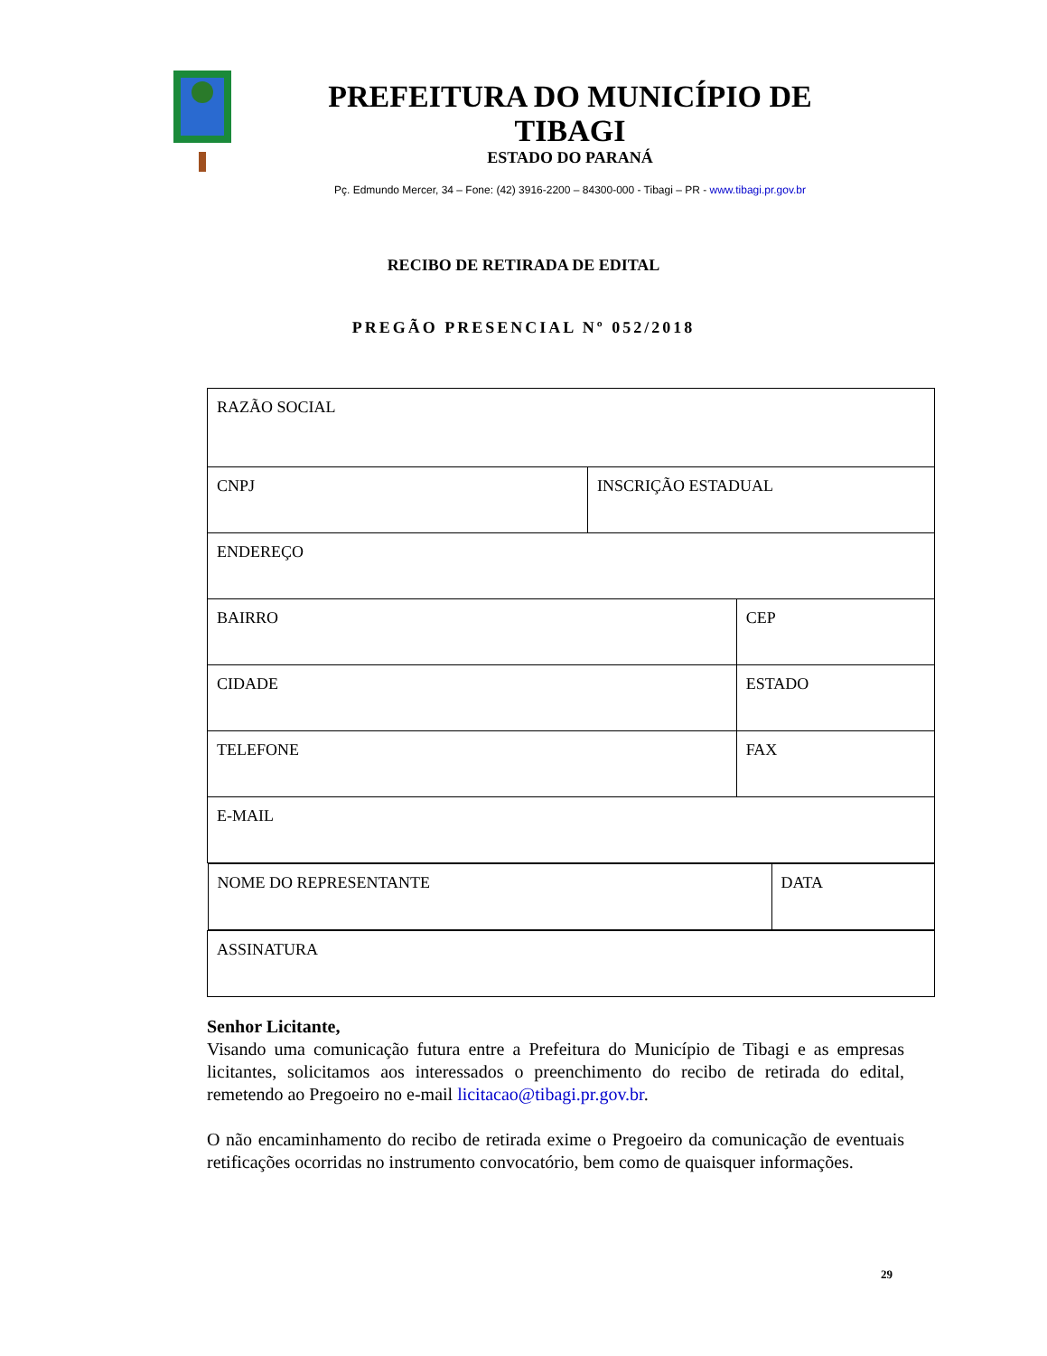PREFEITURA DO MUNICÍPIO DE TIBAGI
ESTADO DO PARANÁ
Pç. Edmundo Mercer, 34 – Fone: (42) 3916-2200 – 84300-000 - Tibagi – PR - www.tibagi.pr.gov.br
RECIBO DE RETIRADA DE EDITAL
PREGÃO PRESENCIAL Nº 052/2018
| RAZÃO SOCIAL | | |
| CNPJ | INSCRIÇÃO ESTADUAL | |
| ENDEREÇO | | |
| BAIRRO | | CEP |
| CIDADE | | ESTADO |
| TELEFONE | | FAX |
| E-MAIL | | |
| / NOME DO REPRESENTANTE / DATA / | | |
| ASSINATURA | | |
Senhor Licitante,
Visando uma comunicação futura entre a Prefeitura do Município de Tibagi e as empresas licitantes, solicitamos aos interessados o preenchimento do recibo de retirada do edital, remetendo ao Pregoeiro no e-mail licitacao@tibagi.pr.gov.br.
O não encaminhamento do recibo de retirada exime o Pregoeiro da comunicação de eventuais retificações ocorridas no instrumento convocatório, bem como de quaisquer informações.
29